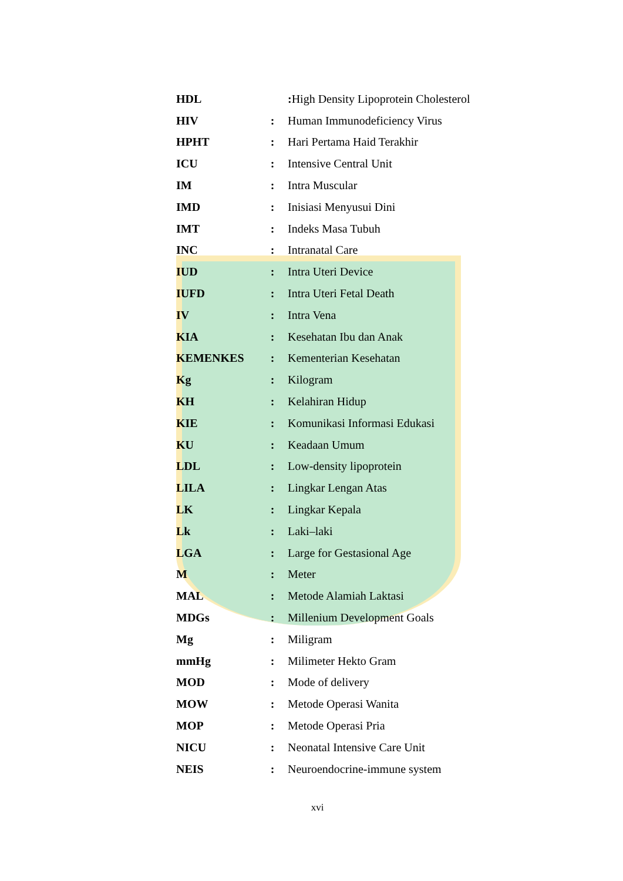| HDL | | : High Density Lipoprotein Cholesterol |
| HIV | : | Human Immunodeficiency Virus |
| HPHT | : | Hari Pertama Haid Terakhir |
| ICU | : | Intensive Central Unit |
| IM | : | Intra Muscular |
| IMD | : | Inisiasi Menyusui Dini |
| IMT | : | Indeks Masa Tubuh |
| INC | : | Intranatal Care |
| IUD | : | Intra Uteri Device |
| IUFD | : | Intra Uteri Fetal Death |
| IV | : | Intra Vena |
| KIA | : | Kesehatan Ibu dan Anak |
| KEMENKES | : | Kementerian Kesehatan |
| Kg | : | Kilogram |
| KH | : | Kelahiran Hidup |
| KIE | : | Komunikasi Informasi Edukasi |
| KU | : | Keadaan Umum |
| LDL | : | Low-density lipoprotein |
| LILA | : | Lingkar Lengan Atas |
| LK | : | Lingkar Kepala |
| Lk | : | Laki–laki |
| LGA | : | Large for Gestasional Age |
| M | : | Meter |
| MAL | : | Metode Alamiah Laktasi |
| MDGs | : | Millenium Development Goals |
| Mg | : | Miligram |
| mmHg | : | Milimeter Hekto Gram |
| MOD | : | Mode of delivery |
| MOW | : | Metode Operasi Wanita |
| MOP | : | Metode Operasi Pria |
| NICU | : | Neonatal Intensive Care Unit |
| NEIS | : | Neuroendocrine-immune system |
xvi